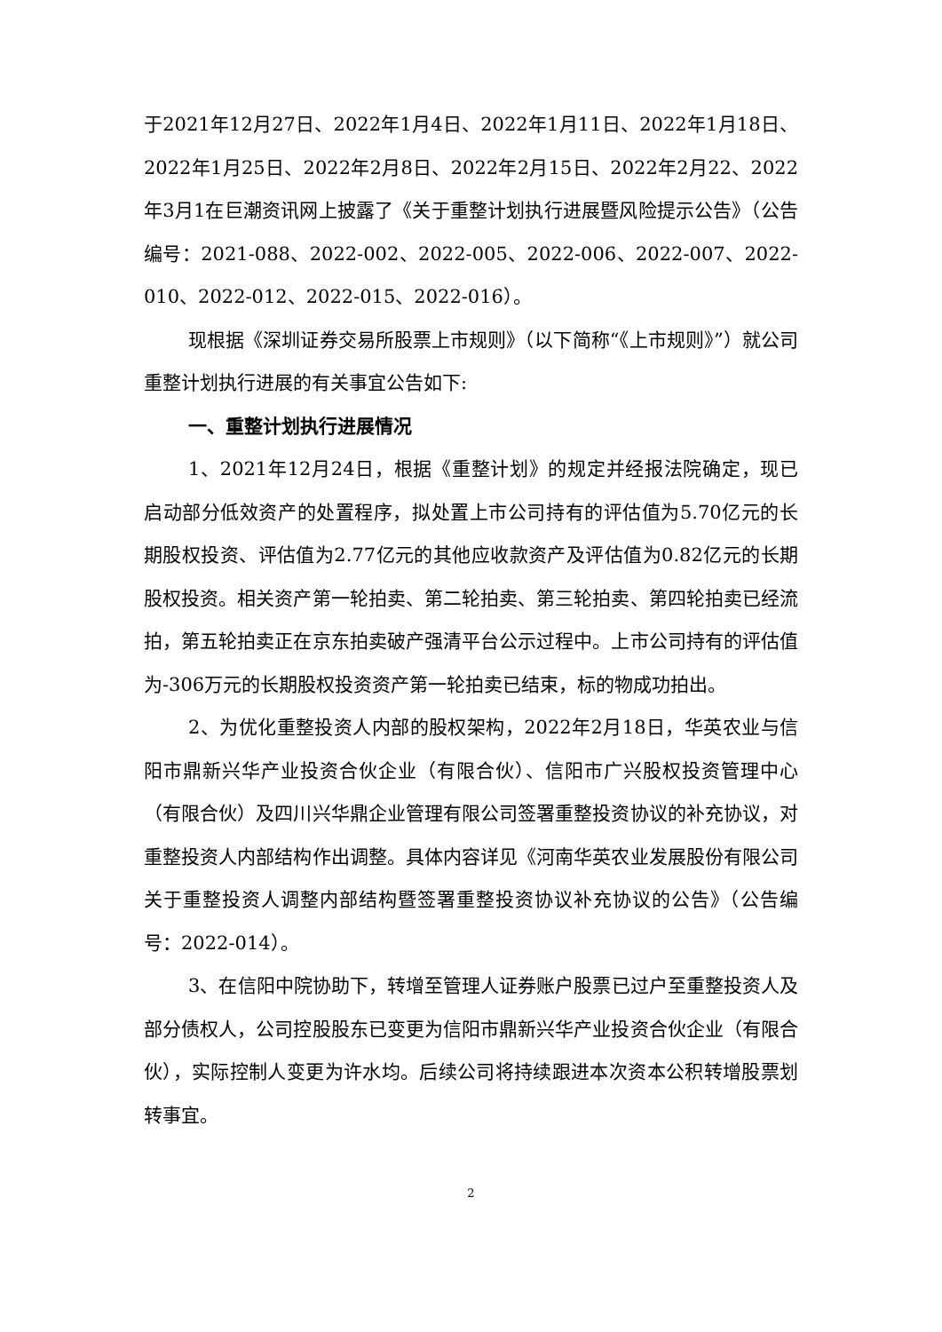于2021年12月27日、2022年1月4日、2022年1月11日、2022年1月18日、2022年1月25日、2022年2月8日、2022年2月15日、2022年2月22、2022年3月1在巨潮资讯网上披露了《关于重整计划执行进展暨风险提示公告》（公告编号：2021-088、2022-002、2022-005、2022-006、2022-007、2022-010、2022-012、2022-015、2022-016）。
现根据《深圳证券交易所股票上市规则》（以下简称“《上市规则》”）就公司重整计划执行进展的有关事宜公告如下:
一、重整计划执行进展情况
1、2021年12月24日，根据《重整计划》的规定并经报法院确定，现已启动部分低效资产的处置程序，拟处置上市公司持有的评估值为5.70亿元的长期股权投资、评估值为2.77亿元的其他应收款资产及评估值为0.82亿元的长期股权投资。相关资产第一轮拍卖、第二轮拍卖、第三轮拍卖、第四轮拍卖已经流拍，第五轮拍卖正在京东拍卖破产强清平台公示过程中。上市公司持有的评估值为-306万元的长期股权投资资产第一轮拍卖已结束，标的物成功拍出。
2、为优化重整投资人内部的股权架构，2022年2月18日，华英农业与信阳市鼎新兴华产业投资合伙企业（有限合伙）、信阳市广兴股权投资管理中心（有限合伙）及四川兴华鼎企业管理有限公司签署重整投资协议的补充协议，对重整投资人内部结构作出调整。具体内容详见《河南华英农业发展股份有限公司关于重整投资人调整内部结构暨签署重整投资协议补充协议的公告》（公告编号：2022-014）。
3、在信阳中院协助下，转增至管理人证券账户股票已过户至重整投资人及部分债权人，公司控股股东已变更为信阳市鼎新兴华产业投资合伙企业（有限合伙），实际控制人变更为许水均。后续公司将持续跟进本次资本公积转增股票划转事宜。
2